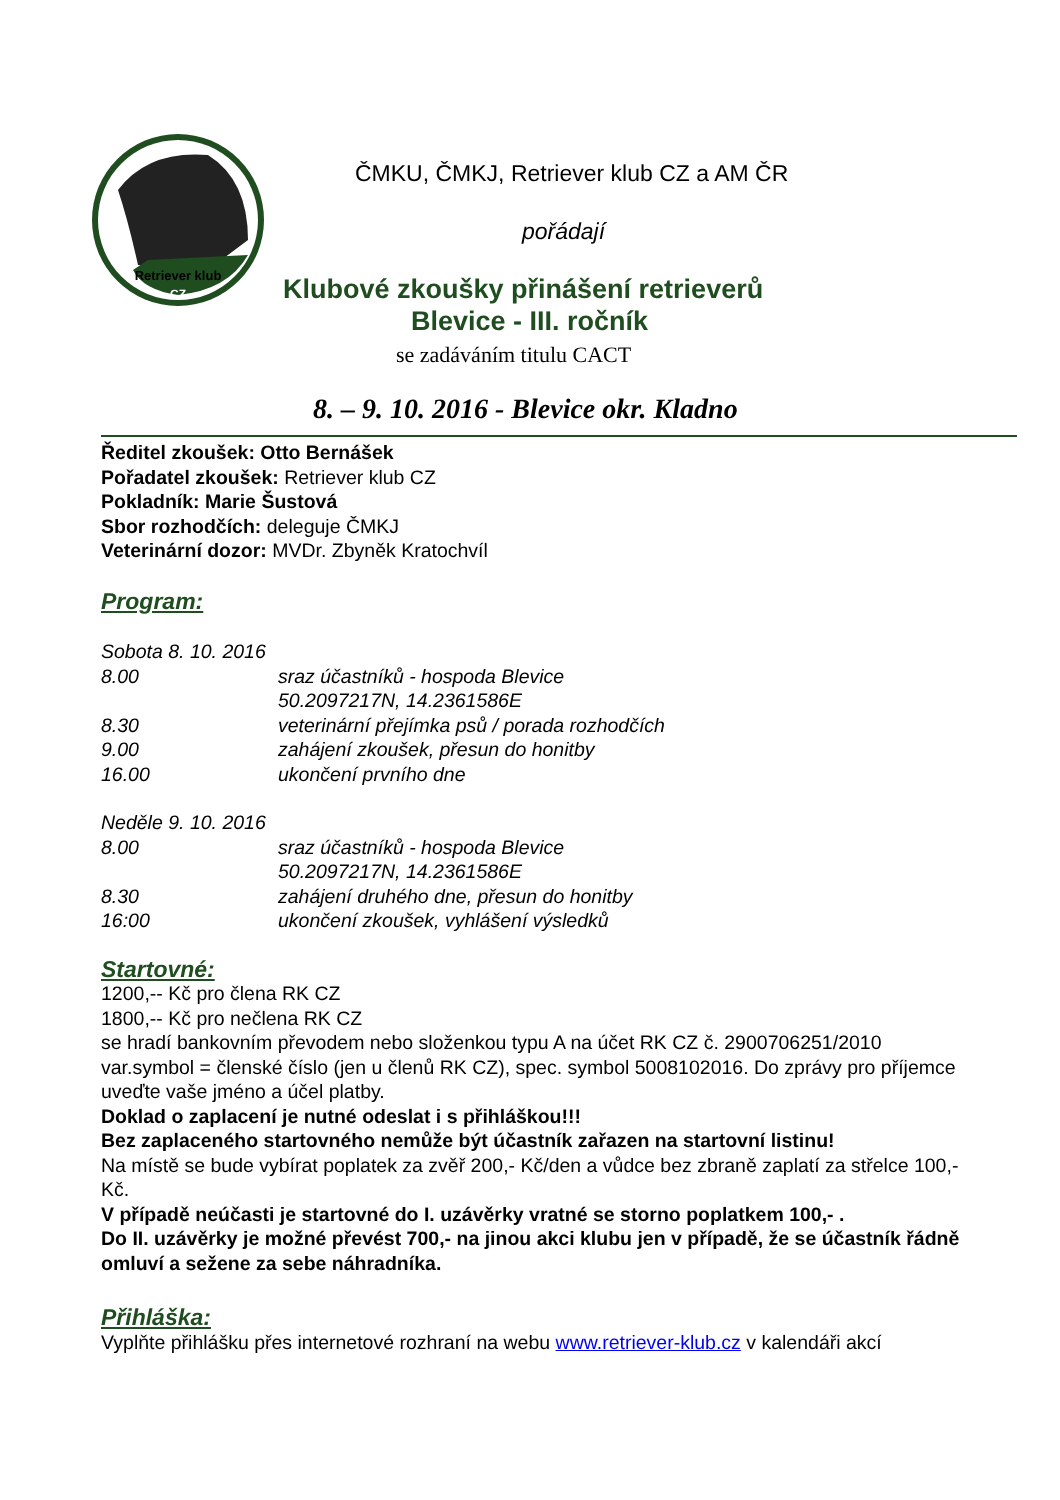Retriever klub
CZ
ČMKU, ČMKJ, Retriever klub CZ a AM ČR
pořádají
Klubové zkoušky přinášení retrieverů
Blevice - III. ročník
se zadáváním titulu CACT
8. – 9. 10. 2016 - Blevice okr. Kladno
Ředitel zkoušek: Otto Bernášek
Pořadatel zkoušek: Retriever klub CZ
Pokladník: Marie Šustová
Sbor rozhodčích: deleguje ČMKJ
Veterinární dozor: MVDr. Zbyněk Kratochvíl
Program:
Sobota 8. 10. 2016
8.00 sraz účastníků - hospoda Blevice
50.2097217N, 14.2361586E
8.30 veterinární přejímka psů / porada rozhodčích
9.00 zahájení zkoušek, přesun do honitby
16.00 ukončení prvního dne
Neděle 9. 10. 2016
8.00 sraz účastníků - hospoda Blevice
50.2097217N, 14.2361586E
8.30 zahájení druhého dne, přesun do honitby
16:00 ukončení zkoušek, vyhlášení výsledků
Startovné:
1200,-- Kč pro člena RK CZ
1800,-- Kč pro nečlena RK CZ
se hradí bankovním převodem nebo složenkou typu A na účet RK CZ č. 2900706251/2010 var.symbol = členské číslo (jen u členů RK CZ), spec. symbol 5008102016. Do zprávy pro příjemce uveďte vaše jméno a účel platby.
Doklad o zaplacení je nutné odeslat i s přihláškou!!!
Bez zaplaceného startovného nemůže být účastník zařazen na startovní listinu!
Na místě se bude vybírat poplatek za zvěř 200,- Kč/den a vůdce bez zbraně zaplatí za střelce 100,- Kč.
V případě neúčasti je startovné do I. uzávěrky vratné se storno poplatkem 100,- .
Do II. uzávěrky je možné převést 700,- na jinou akci klubu jen v případě, že se účastník řádně omluví a sežene za sebe náhradníka.
Přihláška:
Vyplňte přihlášku přes internetové rozhraní na webu www.retriever-klub.cz v kalendáři akcí